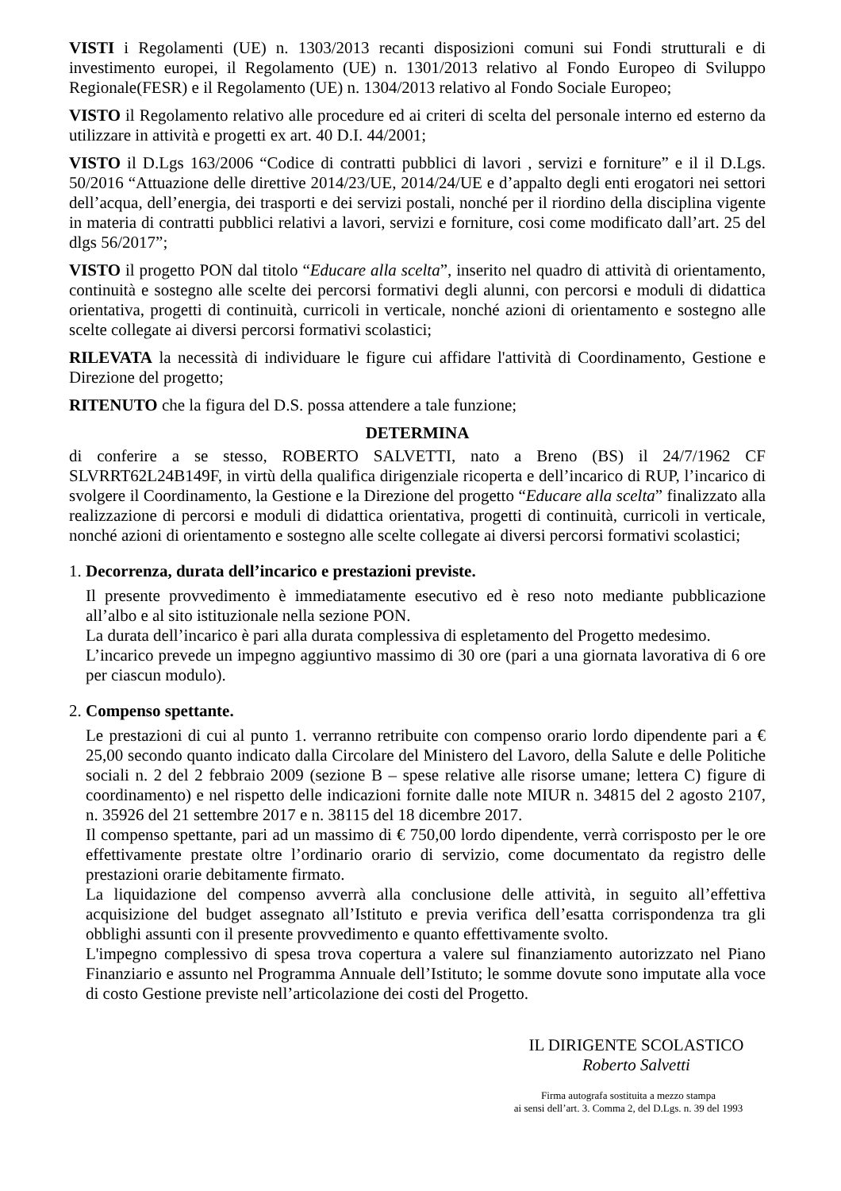VISTI i Regolamenti (UE) n. 1303/2013 recanti disposizioni comuni sui Fondi strutturali e di investimento europei, il Regolamento (UE) n. 1301/2013 relativo al Fondo Europeo di Sviluppo Regionale(FESR) e il Regolamento (UE) n. 1304/2013 relativo al Fondo Sociale Europeo;
VISTO il Regolamento relativo alle procedure ed ai criteri di scelta del personale interno ed esterno da utilizzare in attività e progetti ex art. 40 D.I. 44/2001;
VISTO il D.Lgs 163/2006 “Codice di contratti pubblici di lavori , servizi e forniture” e il il D.Lgs. 50/2016 “Attuazione delle direttive 2014/23/UE, 2014/24/UE e d’appalto degli enti erogatori nei settori dell’acqua, dell’energia, dei trasporti e dei servizi postali, nonché per il riordino della disciplina vigente in materia di contratti pubblici relativi a lavori, servizi e forniture, cosi come modificato dall’art. 25 del dlgs 56/2017”;
VISTO il progetto PON dal titolo “Educare alla scelta”, inserito nel quadro di attività di orientamento, continuità e sostegno alle scelte dei percorsi formativi degli alunni, con percorsi e moduli di didattica orientativa, progetti di continuità, curricoli in verticale, nonché azioni di orientamento e sostegno alle scelte collegate ai diversi percorsi formativi scolastici;
RILEVATA la necessità di individuare le figure cui affidare l'attività di Coordinamento, Gestione e Direzione del progetto;
RITENUTO che la figura del D.S. possa attendere a tale funzione;
DETERMINA
di conferire a se stesso, ROBERTO SALVETTI, nato a Breno (BS) il 24/7/1962 CF SLVRRT62L24B149F, in virtù della qualifica dirigenziale ricoperta e dell’incarico di RUP, l’incarico di svolgere il Coordinamento, la Gestione e la Direzione del progetto “Educare alla scelta” finalizzato alla realizzazione di percorsi e moduli di didattica orientativa, progetti di continuità, curricoli in verticale, nonché azioni di orientamento e sostegno alle scelte collegate ai diversi percorsi formativi scolastici;
1. Decorrenza, durata dell’incarico e prestazioni previste.
Il presente provvedimento è immediatamente esecutivo ed è reso noto mediante pubblicazione all’albo e al sito istituzionale nella sezione PON.
La durata dell’incarico è pari alla durata complessiva di espletamento del Progetto medesimo.
L’incarico prevede un impegno aggiuntivo massimo di 30 ore (pari a una giornata lavorativa di 6 ore per ciascun modulo).
2. Compenso spettante.
Le prestazioni di cui al punto 1. verranno retribuite con compenso orario lordo dipendente pari a € 25,00 secondo quanto indicato dalla Circolare del Ministero del Lavoro, della Salute e delle Politiche sociali n. 2 del 2 febbraio 2009 (sezione B – spese relative alle risorse umane; lettera C) figure di coordinamento) e nel rispetto delle indicazioni fornite dalle note MIUR n. 34815 del 2 agosto 2107, n. 35926 del 21 settembre 2017 e n. 38115 del 18 dicembre 2017.
Il compenso spettante, pari ad un massimo di € 750,00 lordo dipendente, verrà corrisposto per le ore effettivamente prestate oltre l’ordinario orario di servizio, come documentato da registro delle prestazioni orarie debitamente firmato.
La liquidazione del compenso avverrà alla conclusione delle attività, in seguito all’effettiva acquisizione del budget assegnato all’Istituto e previa verifica dell’esatta corrispondenza tra gli obblighi assunti con il presente provvedimento e quanto effettivamente svolto.
L'impegno complessivo di spesa trova copertura a valere sul finanziamento autorizzato nel Piano Finanziario e assunto nel Programma Annuale dell’Istituto; le somme dovute sono imputate alla voce di costo Gestione previste nell’articolazione dei costi del Progetto.
IL DIRIGENTE SCOLASTICO
Roberto Salvetti
Firma autografa sostituita a mezzo stampa
ai sensi dell’art. 3. Comma 2, del D.Lgs. n. 39 del 1993